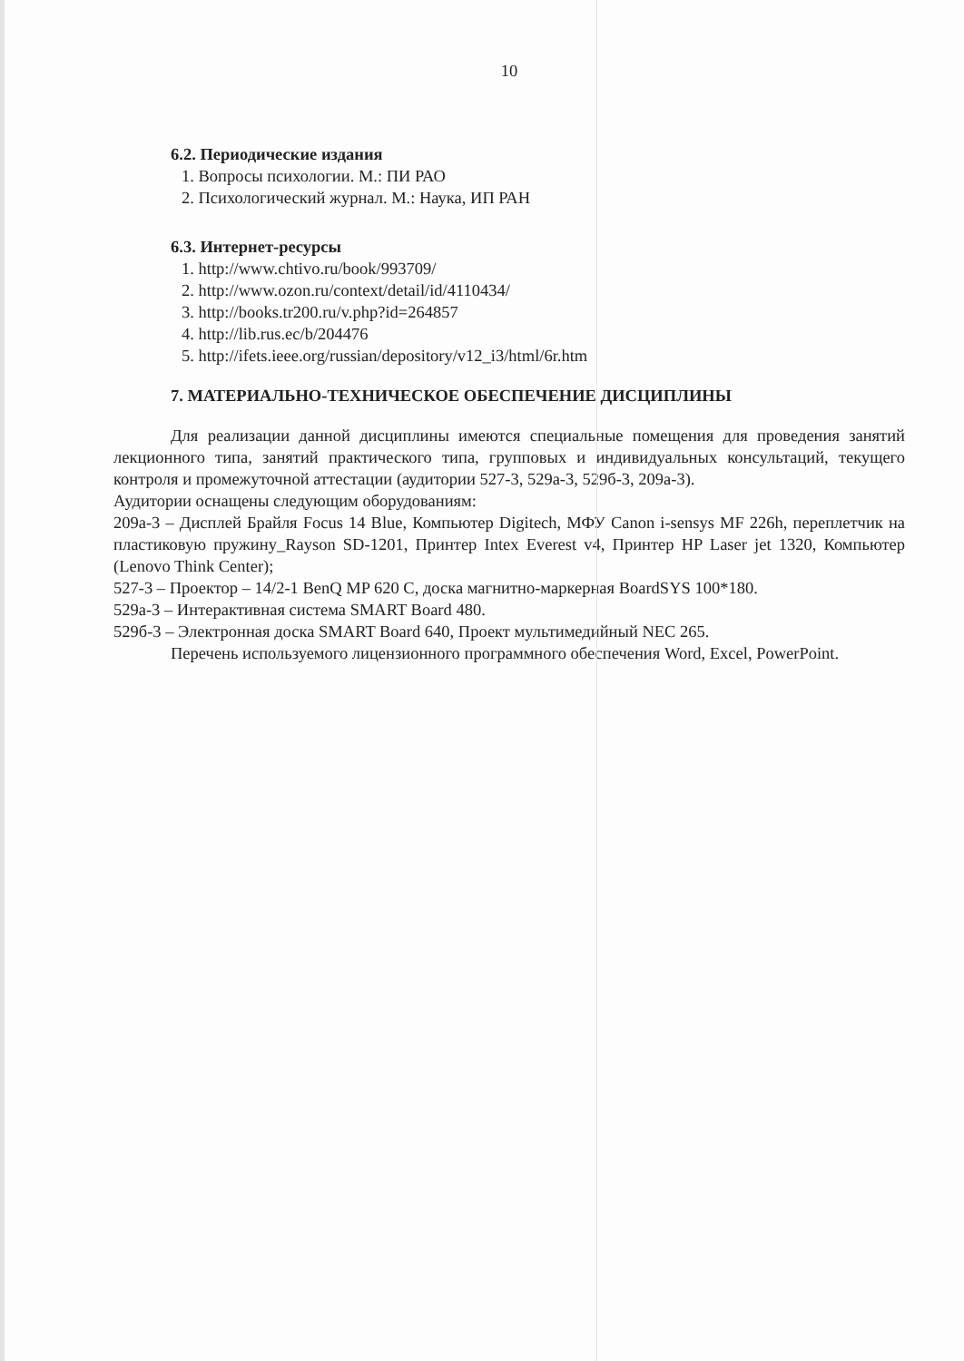10
6.2. Периодические издания
1. Вопросы психологии. М.: ПИ РАО
2. Психологический журнал. М.: Наука, ИП РАН
6.3. Интернет-ресурсы
1. http://www.chtivo.ru/book/993709/
2. http://www.ozon.ru/context/detail/id/4110434/
3. http://books.tr200.ru/v.php?id=264857
4. http://lib.rus.ec/b/204476
5. http://ifets.ieee.org/russian/depository/v12_i3/html/6r.htm
7. МАТЕРИАЛЬНО-ТЕХНИЧЕСКОЕ ОБЕСПЕЧЕНИЕ ДИСЦИПЛИНЫ
Для реализации данной дисциплины имеются специальные помещения для проведения занятий лекционного типа, занятий практического типа, групповых и индивидуальных консультаций, текущего контроля и промежуточной аттестации (аудитории 527-3, 529а-3, 529б-3, 209а-3).
Аудитории оснащены следующим оборудованиям:
209а-3 – Дисплей Брайля Focus 14 Blue, Компьютер Digitech, МФУ Canon i-sensys MF 226h, переплетчик на пластиковую пружину_Rayson SD-1201, Принтер Intex Everest v4, Принтер HP Laser jet 1320, Компьютер (Lenovo Think Center);
527-3 – Проектор – 14/2-1 BenQ MP 620 C, доска магнитно-маркерная BoardSYS 100*180.
529а-3 – Интерактивная система SMART Board 480.
529б-3 – Электронная доска SMART Board 640, Проект мультимедийный NEC 265.
Перечень используемого лицензионного программного обеспечения Word, Excel, PowerPoint.